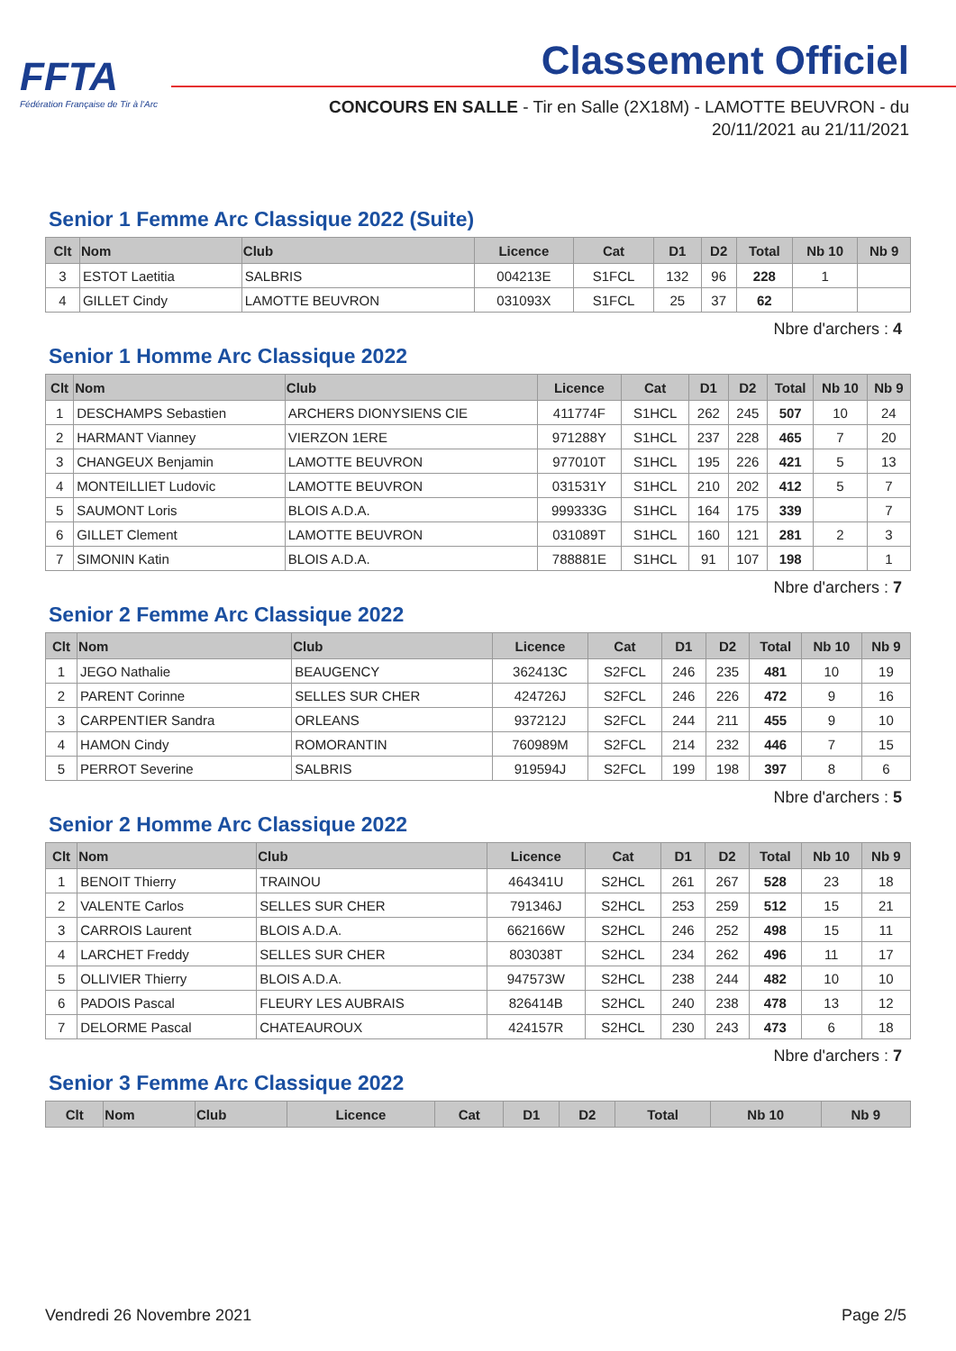FFTA
Fédération Française de Tir à l'Arc
Classement Officiel
CONCOURS EN SALLE - Tir en Salle (2X18M) - LAMOTTE BEUVRON - du
20/11/2021 au 21/11/2021
Senior 1 Femme Arc Classique 2022 (Suite)
| Clt | Nom | Club | Licence | Cat | D1 | D2 | Total | Nb 10 | Nb 9 |
| --- | --- | --- | --- | --- | --- | --- | --- | --- | --- |
| 3 | ESTOT Laetitia | SALBRIS | 004213E | S1FCL | 132 | 96 | 228 | 1 | |
| 4 | GILLET Cindy | LAMOTTE BEUVRON | 031093X | S1FCL | 25 | 37 | 62 | | |
Nbre d'archers : 4
Senior 1 Homme Arc Classique 2022
| Clt | Nom | Club | Licence | Cat | D1 | D2 | Total | Nb 10 | Nb 9 |
| --- | --- | --- | --- | --- | --- | --- | --- | --- | --- |
| 1 | DESCHAMPS Sebastien | ARCHERS DIONYSIENS CIE | 411774F | S1HCL | 262 | 245 | 507 | 10 | 24 |
| 2 | HARMANT Vianney | VIERZON 1ERE | 971288Y | S1HCL | 237 | 228 | 465 | 7 | 20 |
| 3 | CHANGEUX Benjamin | LAMOTTE BEUVRON | 977010T | S1HCL | 195 | 226 | 421 | 5 | 13 |
| 4 | MONTEILLIET Ludovic | LAMOTTE BEUVRON | 031531Y | S1HCL | 210 | 202 | 412 | 5 | 7 |
| 5 | SAUMONT Loris | BLOIS A.D.A. | 999333G | S1HCL | 164 | 175 | 339 | | 7 |
| 6 | GILLET Clement | LAMOTTE BEUVRON | 031089T | S1HCL | 160 | 121 | 281 | 2 | 3 |
| 7 | SIMONIN Katin | BLOIS A.D.A. | 788881E | S1HCL | 91 | 107 | 198 | | 1 |
Nbre d'archers : 7
Senior 2 Femme Arc Classique 2022
| Clt | Nom | Club | Licence | Cat | D1 | D2 | Total | Nb 10 | Nb 9 |
| --- | --- | --- | --- | --- | --- | --- | --- | --- | --- |
| 1 | JEGO Nathalie | BEAUGENCY | 362413C | S2FCL | 246 | 235 | 481 | 10 | 19 |
| 2 | PARENT Corinne | SELLES SUR CHER | 424726J | S2FCL | 246 | 226 | 472 | 9 | 16 |
| 3 | CARPENTIER Sandra | ORLEANS | 937212J | S2FCL | 244 | 211 | 455 | 9 | 10 |
| 4 | HAMON Cindy | ROMORANTIN | 760989M | S2FCL | 214 | 232 | 446 | 7 | 15 |
| 5 | PERROT Severine | SALBRIS | 919594J | S2FCL | 199 | 198 | 397 | 8 | 6 |
Nbre d'archers : 5
Senior 2 Homme Arc Classique 2022
| Clt | Nom | Club | Licence | Cat | D1 | D2 | Total | Nb 10 | Nb 9 |
| --- | --- | --- | --- | --- | --- | --- | --- | --- | --- |
| 1 | BENOIT Thierry | TRAINOU | 464341U | S2HCL | 261 | 267 | 528 | 23 | 18 |
| 2 | VALENTE Carlos | SELLES SUR CHER | 791346J | S2HCL | 253 | 259 | 512 | 15 | 21 |
| 3 | CARROIS Laurent | BLOIS A.D.A. | 662166W | S2HCL | 246 | 252 | 498 | 15 | 11 |
| 4 | LARCHET Freddy | SELLES SUR CHER | 803038T | S2HCL | 234 | 262 | 496 | 11 | 17 |
| 5 | OLLIVIER Thierry | BLOIS A.D.A. | 947573W | S2HCL | 238 | 244 | 482 | 10 | 10 |
| 6 | PADOIS Pascal | FLEURY LES AUBRAIS | 826414B | S2HCL | 240 | 238 | 478 | 13 | 12 |
| 7 | DELORME Pascal | CHATEAUROUX | 424157R | S2HCL | 230 | 243 | 473 | 6 | 18 |
Nbre d'archers : 7
Senior 3 Femme Arc Classique 2022
| Clt | Nom | Club | Licence | Cat | D1 | D2 | Total | Nb 10 | Nb 9 |
| --- | --- | --- | --- | --- | --- | --- | --- | --- | --- |
Vendredi 26 Novembre 2021 Page 2/5